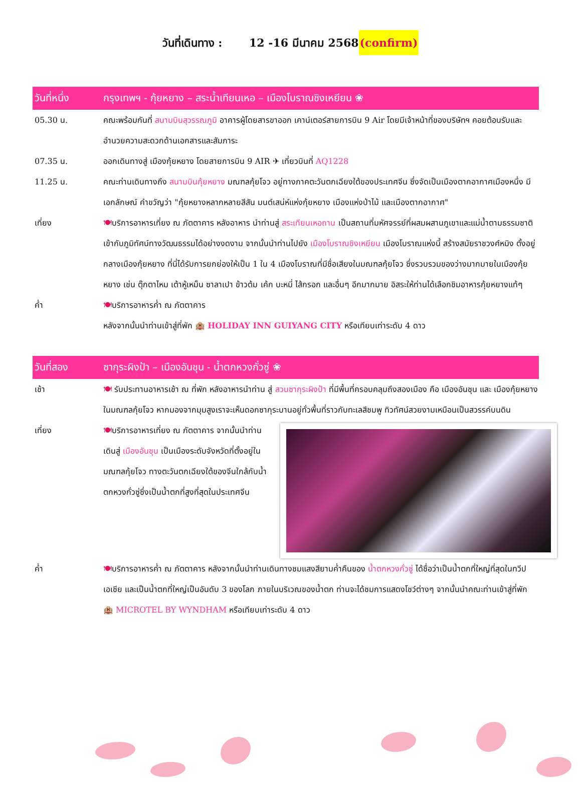วันที่เดินทาง : 12 -16 มีนาคม 2568(confirm)
วันที่หนึ่ง กรุงเทพฯ - กุ้ยหยาง – สระน้ำเทียนเหอ – เมืองโบราณชิงเหยียน ❀
05.30 น. คณะพร้อมกันที่ สนามบินสุวรรณภูมิ อาคารผู้โดยสารขาออก เคาน์เตอร์สายการบิน 9 Air โดยมีเจ้าหน้าที่ของบริษัทฯ คอยต้อนรับและอำนวยความสะดวกด้านเอกสารและสัมภาระ
07.35 น. ออกเดินทางสู่ เมืองกุ้ยหยาง โดยสายการบิน 9 AIR ✈ เที่ยวบินที่ AQ1228
11.25 น. คณะท่านเดินทางถึง สนามบินกุ้ยหยาง มณฑลกุ้ยโจว อยู่ทางภาคตะวันตกเฉียงใต้ของประเทศจีน ซึ่งจัดเป็นเมืองตากอากาศเมืองหนึ่ง มีเอกลักษณ์ คำขวัญว่า "กุ้ยหยางหลากหลายสีสัน มนต์เสน่ห์แห่งกุ้ยหยาง เมืองแห่งป่าไม้ และเมืองตากอากาศ"
เที่ยง 🍽บริการอาหารเที่ยง ณ ภัตตาคาร หลังอาหาร นำท่านสู่ สระเทียนเหอถาน เป็นสถานที่มหัศจรรย์ที่ผสมผสานภูเขาและแม่น้ำตามธรรมชาติเข้ากับภูมิทัศน์ทางวัฒนธรรมได้อย่างงดงาม จากนั้นนำท่านไปยัง เมืองโบราณชิงเหยียน เมืองโบราณแห่งนี้ สร้างสมัยราชวงศ์หมิง ตั้งอยู่กลางเมืองกุ้ยหยาง ที่นี่ได้รับการยกย่องให้เป็น 1 ใน 4 เมืองโบราณที่มีชื่อเสียงในมณฑลกุ้ยโจว ซึ่งรวบรวมของว่างมากมายในเมืองกุ้ยหยาง เช่น ตุ๊กตาไหม เต้าหู้เหม็น ซาลาเปา ข้าวต้ม เค้ก บะหมี่ ไส้กรอก และอื่นๆ อีกมากมาย อิสระให้ท่านได้เลือกชิมอาหารกุ้ยหยางแท้ๆ
ค่ำ 🍽บริการอาหารค่ำ ณ ภัตตาคาร
หลังจากนั้นนำท่านเข้าสู่ที่พัก 🏨 HOLIDAY INN GUIYANG CITY หรือเทียบเท่าระดับ 4 ดาว
วันที่สอง ซากุระผิงป้า – เมืองอันชุน - น้ำตกหวงกั่วซู่ ❀
เช้า 🍽 รับประทานอาหารเช้า ณ ที่พัก หลังอาหารนำท่าน สู่ สวนซากุระผิงป้า ที่มีพื้นที่ครอบคลุมถึงสองเมือง คือ เมืองอันชุน และ เมืองกุ้ยหยาง ในมณฑลกุ้ยโจว หากมองจากมุมสูงเราจะเห็นดอกซากุระบานอยู่ทั่วพื้นที่ราวกับทะเลสีชมพู ทิวทัศน์สวยงามเหมือนเป็นสวรรค์บนดิน
เที่ยง 🍽บริการอาหารเที่ยง ณ ภัตตาคาร จากนั้นนำท่านเดินสู่ เมืองอันชุน เป็นเมืองระดับจังหวัดที่ตั้งอยู่ในมณฑลกุ้ยโจว ทางตะวันตกเฉียงใต้ของจีนใกล้กับน้ำตกหวงกั่วซู่ซึ่งเป็นน้ำตกที่สูงที่สุดในประเทศจีน
ค่ำ 🍽บริการอาหารค่ำ ณ ภัตตาคาร หลังจากนั้นนำท่านเดินทางชมแสงสียามค่ำคืนของ น้ำตกหวงกั่วซู่ ได้ชื่อว่าเป็นน้ำตกที่ใหญ่ที่สุดในทวีปเอเชีย และเป็นน้ำตกที่ใหญ่เป็นอันดับ 3 ของโลก ภายในบริเวณของน้ำตก ท่านจะได้ชมการแสดงโชว์ต่างๆ จากนั้นนำคณะท่านเข้าสู่ที่พัก 🏨 MICROTEL BY WYNDHAM หรือเทียบเท่าระดับ 4 ดาว